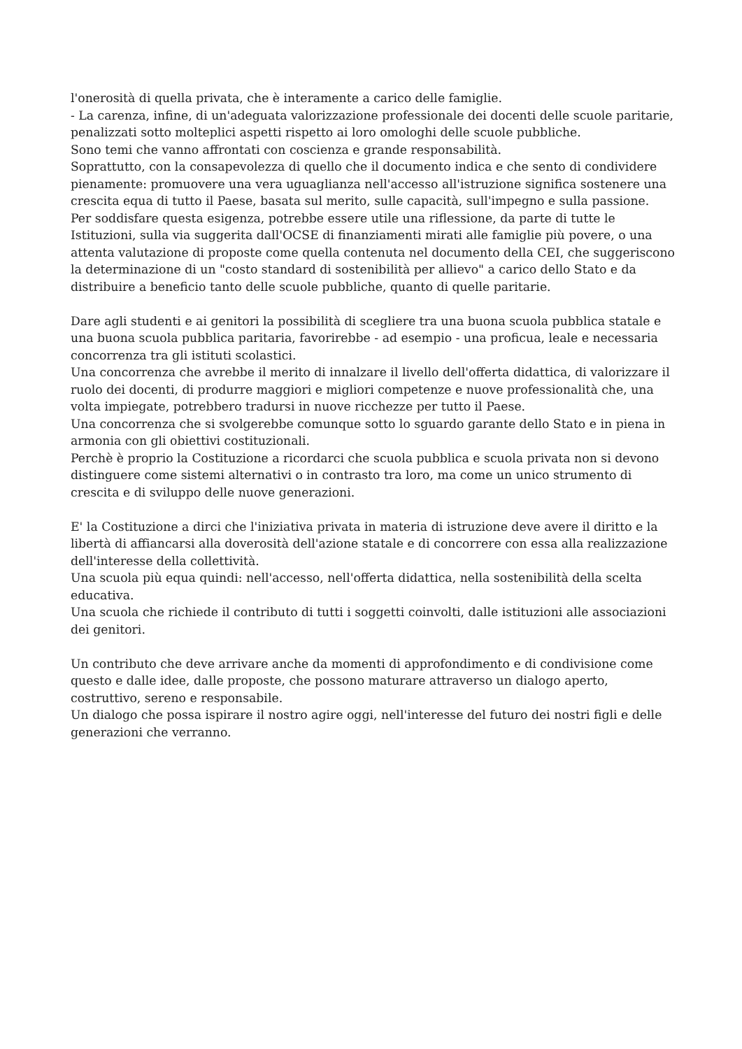l'onerosità di quella privata, che è interamente a carico delle famiglie.
- La carenza, infine, di un'adeguata valorizzazione professionale dei docenti delle scuole paritarie, penalizzati sotto molteplici aspetti rispetto ai loro omologhi delle scuole pubbliche.
Sono temi che vanno affrontati con coscienza e grande responsabilità.
Soprattutto, con la consapevolezza di quello che il documento indica e che sento di condividere pienamente: promuovere una vera uguaglianza nell'accesso all'istruzione significa sostenere una crescita equa di tutto il Paese, basata sul merito, sulle capacità, sull'impegno e sulla passione.
Per soddisfare questa esigenza, potrebbe essere utile una riflessione, da parte di tutte le Istituzioni, sulla via suggerita dall'OCSE di finanziamenti mirati alle famiglie più povere, o una attenta valutazione di proposte come quella contenuta nel documento della CEI, che suggeriscono la determinazione di un "costo standard di sostenibilità per allievo" a carico dello Stato e da distribuire a beneficio tanto delle scuole pubbliche, quanto di quelle paritarie.
Dare agli studenti e ai genitori la possibilità di scegliere tra una buona scuola pubblica statale e una buona scuola pubblica paritaria, favorirebbe - ad esempio - una proficua, leale e necessaria concorrenza tra gli istituti scolastici.
Una concorrenza che avrebbe il merito di innalzare il livello dell'offerta didattica, di valorizzare il ruolo dei docenti, di produrre maggiori e migliori competenze e nuove professionalità che, una volta impiegate, potrebbero tradursi in nuove ricchezze per tutto il Paese.
Una concorrenza che si svolgerebbe comunque sotto lo sguardo garante dello Stato e in piena in armonia con gli obiettivi costituzionali.
Perchè è proprio la Costituzione a ricordarci che scuola pubblica e scuola privata non si devono distinguere come sistemi alternativi o in contrasto tra loro, ma come un unico strumento di crescita e di sviluppo delle nuove generazioni.
E' la Costituzione a dirci che l'iniziativa privata in materia di istruzione deve avere il diritto e la libertà di affiancarsi alla doverosità dell'azione statale e di concorrere con essa alla realizzazione dell'interesse della collettività.
Una scuola più equa quindi: nell'accesso, nell'offerta didattica, nella sostenibilità della scelta educativa.
Una scuola che richiede il contributo di tutti i soggetti coinvolti, dalle istituzioni alle associazioni dei genitori.
Un contributo che deve arrivare anche da momenti di approfondimento e di condivisione come questo e dalle idee, dalle proposte, che possono maturare attraverso un dialogo aperto, costruttivo, sereno e responsabile.
Un dialogo che possa ispirare il nostro agire oggi, nell'interesse del futuro dei nostri figli e delle generazioni che verranno.